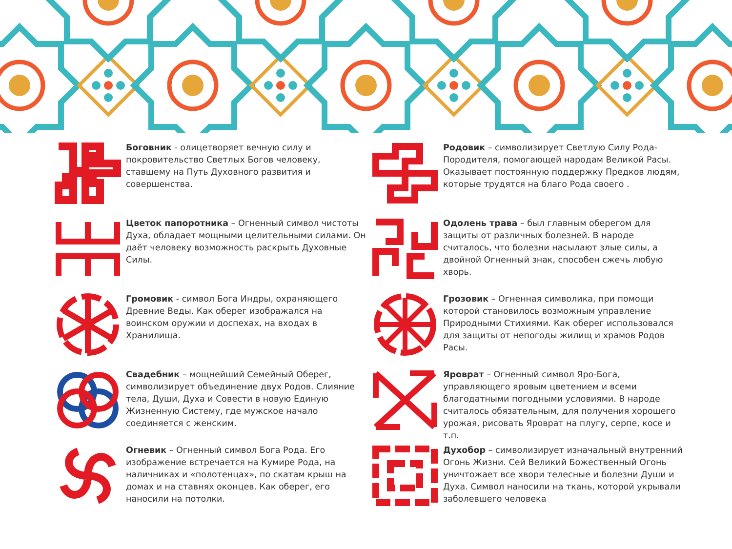Боговник - олицетворяет вечную силу и покровительство Светлых Богов человеку, ставшему на Путь Духовного развития и совершенства.
Цветок папоротника – Огненный символ чистоты Духа, обладает мощными целительными силами. Он даёт человеку возможность раскрыть Духовные Силы.
Громовик - символ Бога Индры, охраняющего Древние Веды. Как оберег изображался на воинском оружии и доспехах, на входах в Хранилища.
Свадебник – мощнейший Семейный Оберег, символизирует объединение двух Родов. Слияние тела, Души, Духа и Совести в новую Единую Жизненную Систему, где мужское начало соединяется с женским.
Огневик – Огненный символ Бога Рода. Его изображение встречается на Кумире Рода, на наличниках и «полотенцах», по скатам крыш на домах и на ставнях оконцев. Как оберег, его наносили на потолки.
Родовик – символизирует Светлую Силу Рода-Породителя, помогающей народам Великой Расы. Оказывает постоянную поддержку Предков людям, которые трудятся на благо Рода своего .
Одолень трава – был главным оберегом для защиты от различных болезней. В народе считалось, что болезни насылают злые силы, а двойной Огненный знак, способен сжечь любую хворь.
Грозовик – Огненная символика, при помощи которой становилось возможным управление Природными Стихиями. Как оберег использовался для защиты от непогоды жилищ и храмов Родов Расы.
Яроврат – Огненный символ Яро-Бога, управляющего яровым цветением и всеми благодатными погодными условиями. В народе считалось обязательным, для получения хорошего урожая, рисовать Яроврат на плугу, серпе, косе и т.п.
Духобор – символизирует изначальный внутренний Огонь Жизни. Сей Великий Божественный Огонь уничтожает все хвори телесные и болезни Души и Духа. Символ наносили на ткань, которой укрывали заболевшего человека